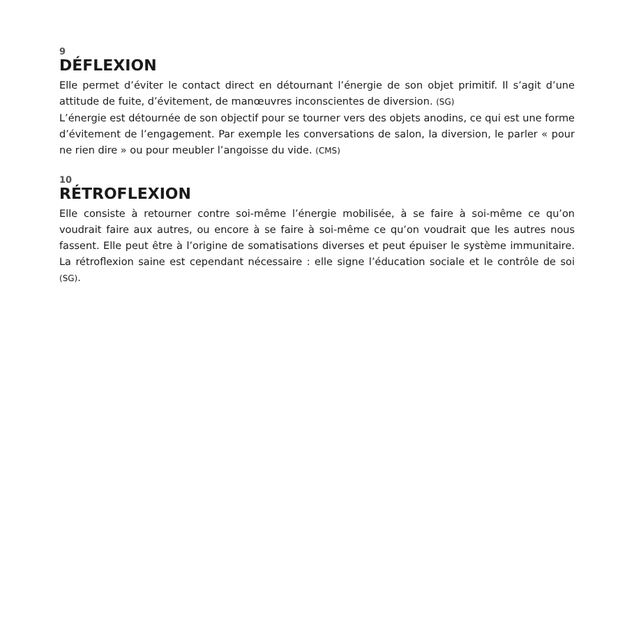9
DÉFLEXION
Elle permet d’éviter le contact direct en détournant l’énergie de son objet primitif. Il s’agit d’une attitude de fuite, d’évitement, de manœuvres inconscientes de diversion. (SG)
L’énergie est détournée de son objectif pour se tourner vers des objets anodins, ce qui est une forme d’évitement de l’engagement. Par exemple les conversations de salon, la diversion, le parler « pour ne rien dire » ou pour meubler l’angoisse du vide. (CMS)
10
RÉTROFLEXION
Elle consiste à retourner contre soi-même l’énergie mobilisée, à se faire à soi-même ce qu’on voudrait faire aux autres, ou encore à se faire à soi-même ce qu’on voudrait que les autres nous fassent. Elle peut être à l’origine de somatisations diverses et peut épuiser le système immunitaire. La rétroflexion saine est cependant nécessaire : elle signe l’éducation sociale et le contrôle de soi (SG).